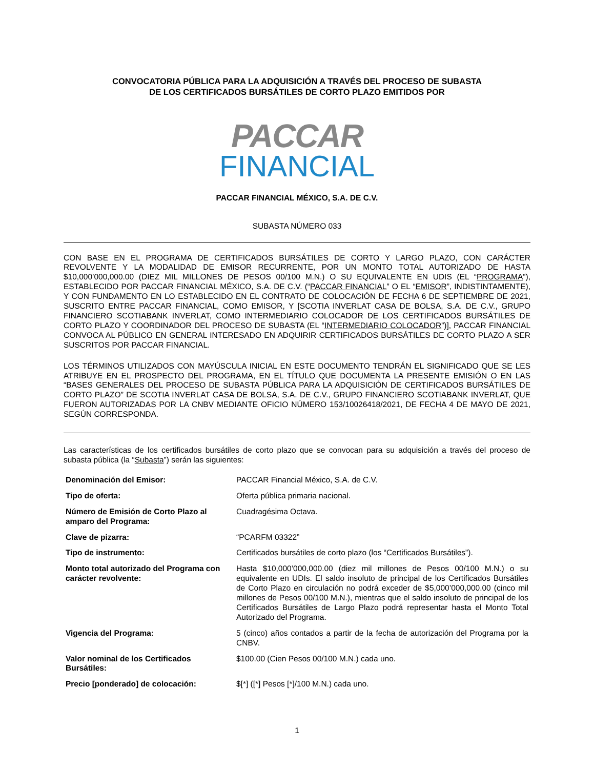CONVOCATORIA PÚBLICA PARA LA ADQUISICIÓN A TRAVÉS DEL PROCESO DE SUBASTA
DE LOS CERTIFICADOS BURSÁTILES DE CORTO PLAZO EMITIDOS POR
PACCAR
FINANCIAL
PACCAR FINANCIAL MÉXICO, S.A. DE C.V.
SUBASTA NÚMERO 033
CON BASE EN EL PROGRAMA DE CERTIFICADOS BURSÁTILES DE CORTO Y LARGO PLAZO, CON CARÁCTER REVOLVENTE Y LA MODALIDAD DE EMISOR RECURRENTE, POR UN MONTO TOTAL AUTORIZADO DE HASTA $10,000’000,000.00 (DIEZ MIL MILLONES DE PESOS 00/100 M.N.) O SU EQUIVALENTE EN UDIS (EL “PROGRAMA”), ESTABLECIDO POR PACCAR FINANCIAL MÉXICO, S.A. DE C.V. (“PACCAR FINANCIAL” O EL “EMISOR”, INDISTINTAMENTE), Y CON FUNDAMENTO EN LO ESTABLECIDO EN EL CONTRATO DE COLOCACIÓN DE FECHA 6 DE SEPTIEMBRE DE 2021, SUSCRITO ENTRE PACCAR FINANCIAL, COMO EMISOR, Y [SCOTIA INVERLAT CASA DE BOLSA, S.A. DE C.V., GRUPO FINANCIERO SCOTIABANK INVERLAT, COMO INTERMEDIARIO COLOCADOR DE LOS CERTIFICADOS BURSÁTILES DE CORTO PLAZO Y COORDINADOR DEL PROCESO DE SUBASTA (EL “INTERMEDIARIO COLOCADOR”)], PACCAR FINANCIAL CONVOCA AL PÚBLICO EN GENERAL INTERESADO EN ADQUIRIR CERTIFICADOS BURSÁTILES DE CORTO PLAZO A SER SUSCRITOS POR PACCAR FINANCIAL.
LOS TÉRMINOS UTILIZADOS CON MAYÚSCULA INICIAL EN ESTE DOCUMENTO TENDRÁN EL SIGNIFICADO QUE SE LES ATRIBUYE EN EL PROSPECTO DEL PROGRAMA, EN EL TÍTULO QUE DOCUMENTA LA PRESENTE EMISIÓN O EN LAS “BASES GENERALES DEL PROCESO DE SUBASTA PÚBLICA PARA LA ADQUISICIÓN DE CERTIFICADOS BURSÁTILES DE CORTO PLAZO” DE SCOTIA INVERLAT CASA DE BOLSA, S.A. DE C.V., GRUPO FINANCIERO SCOTIABANK INVERLAT, QUE FUERON AUTORIZADAS POR LA CNBV MEDIANTE OFICIO NÚMERO 153/10026418/2021, DE FECHA 4 DE MAYO DE 2021, SEGÚN CORRESPONDA.
Las características de los certificados bursátiles de corto plazo que se convocan para su adquisición a través del proceso de subasta pública (la “Subasta”) serán las siguientes:
| Denominación del Emisor: | PACCAR Financial México, S.A. de C.V. |
| Tipo de oferta: | Oferta pública primaria nacional. |
| Número de Emisión de Corto Plazo al amparo del Programa: | Cuadragésima Octava. |
| Clave de pizarra: | “PCARFM 03322” |
| Tipo de instrumento: | Certificados bursátiles de corto plazo (los “ Certificados Bursátiles ”). |
| Monto total autorizado del Programa con carácter revolvente: | Hasta $10,000’000,000.00 (diez mil millones de Pesos 00/100 M.N.) o su equivalente en UDIs. El saldo insoluto de principal de los Certificados Bursátiles de Corto Plazo en circulación no podrá exceder de $5,000’000,000.00 (cinco mil millones de Pesos 00/100 M.N.), mientras que el saldo insoluto de principal de los Certificados Bursátiles de Largo Plazo podrá representar hasta el Monto Total Autorizado del Programa. |
| Vigencia del Programa: | 5 (cinco) años contados a partir de la fecha de autorización del Programa por la CNBV. |
| Valor nominal de los Certificados Bursátiles: | $100.00 (Cien Pesos 00/100 M.N.) cada uno. |
| Precio [ponderado] de colocación: | $[*] ([*] Pesos [*]/100 M.N.) cada uno. |
1